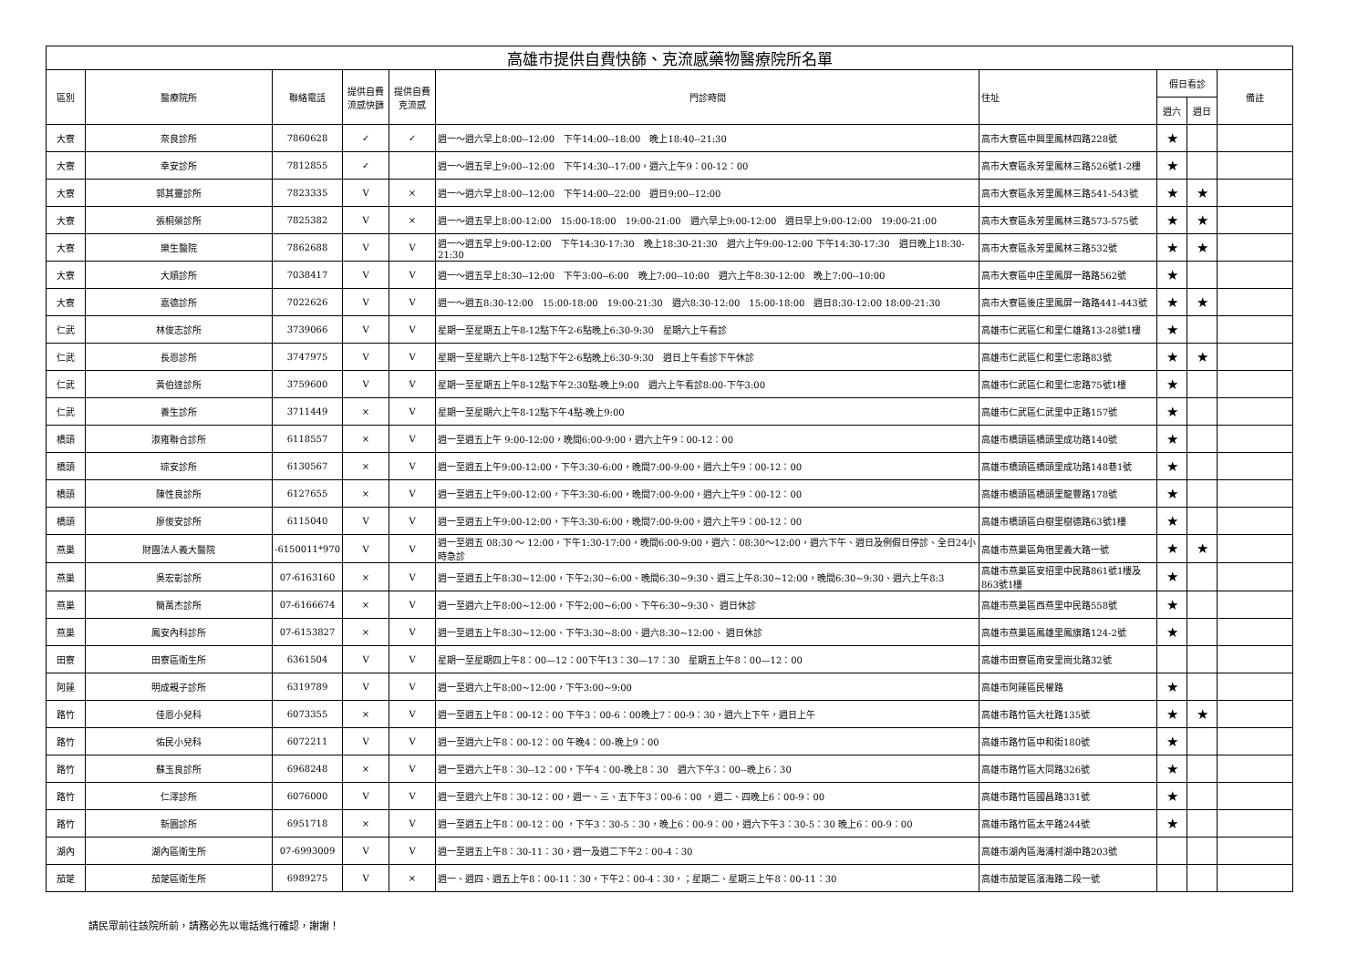| 高雄市提供自費快篩、克流感藥物醫療院所名單 | | | | | | | | | |
| --- | --- | --- | --- | --- | --- | --- | --- | --- | --- |
| 區別 | 醫療院所 | 聯絡電話 | 提供自費流感快篩 | 提供自費克流感 | 門診時間 | 住址 | 假日看診 | | 備註 |
| | | | | | | | 週六 | 週日 | |
| 大寮 | 奈良診所 | 7860628 | ✓ | ✓ | 週一～週六早上8:00--12:00 下午14:00--18:00 晚上18:40--21:30 | 高市大寮區中興里鳳林四路228號 | ★ | | |
| 大寮 | 幸安診所 | 7812855 | ✓ | | 週一～週五早上9:00--12:00 下午14:30--17:00，週六上午9：00-12：00 | 高市大寮區永芳里鳳林三路526號1-2樓 | ★ | | |
| 大寮 | 郭其靈診所 | 7823335 | V | × | 週一～週六早上8:00--12:00 下午14:00--22:00 週日9:00--12:00 | 高市大寮區永芳里鳳林三路541-543號 | ★ | ★ | |
| 大寮 | 張桐榮診所 | 7825382 | V | × | 週一～週五早上8:00-12:00 15:00-18:00 19:00-21:00 週六早上9:00-12:00 週日早上9:00-12:00 19:00-21:00 | 高市大寮區永芳里鳳林三路573-575號 | ★ | ★ | |
| 大寮 | 樂生醫院 | 7862688 | V | V | 週一～週五早上9:00-12:00 下午14:30-17:30 晚上18:30-21:30 週六上午9:00-12:00 下午14:30-17:30 週日晚上18:30-21:30 | 高市大寮區永芳里鳳林三路532號 | ★ | ★ | |
| 大寮 | 大順診所 | 7038417 | V | V | 週一～週五早上8:30--12:00 下午3:00--6:00 晚上7:00--10:00 週六上午8:30-12:00 晚上7:00--10:00 | 高市大寮區中庄里鳳屏一路路562號 | ★ | | |
| 大寮 | 嘉德診所 | 7022626 | V | V | 週一～週五8:30-12:00 15:00-18:00 19:00-21:30 週六8:30-12:00 15:00-18:00 週日8:30-12:00 18:00-21:30 | 高市大寮區後庄里鳳屏一路路441-443號 | ★ | ★ | |
| 仁武 | 林俊志診所 | 3739066 | V | V | 星期一至星期五上午8-12點下午2-6點晚上6:30-9:30 星期六上午看診 | 高雄市仁武區仁和里仁雄路13-28號1樓 | ★ | | |
| 仁武 | 長恩診所 | 3747975 | V | V | 星期一至星期六上午8-12點下午2-6點晚上6:30-9:30 週日上午看診下午休診 | 高雄市仁武區仁和里仁忠路83號 | ★ | ★ | |
| 仁武 | 黃伯達診所 | 3759600 | V | V | 星期一至星期五上午8-12點下午2:30點-晚上9:00 週六上午看診8:00-下午3:00 | 高雄市仁武區仁和里仁忠路75號1樓 | ★ | | |
| 仁武 | 養生診所 | 3711449 | × | V | 星期一至星期六上午8-12點下午4點-晚上9:00 | 高雄市仁武區仁武里中正路157號 | ★ | | |
| 橋頭 | 淑雍聯合診所 | 6118557 | × | V | 週一至週五上午 9:00-12:00，晚間6:00-9:00，週六上午9：00-12：00 | 高雄市橋頭區橋頭里成功路140號 | ★ | | |
| 橋頭 | 琮安診所 | 6130567 | × | V | 週一至週五上午9:00-12:00，下午3:30-6:00，晚間7:00-9:00，週六上午9：00-12：00 | 高雄市橋頭區橋頭里成功路148巷1號 | ★ | | |
| 橋頭 | 陳性良診所 | 6127655 | × | V | 週一至週五上午9:00-12:00，下午3:30-6:00，晚間7:00-9:00，週六上午9：00-12：00 | 高雄市橋頭區橋頭里龍豐路178號 | ★ | | |
| 橋頭 | 廖俊安診所 | 6115040 | V | V | 週一至週五上午9:00-12:00，下午3:30-6:00，晚間7:00-9:00，週六上午9：00-12：00 | 高雄市橋頭區白樹里樹德路63號1樓 | ★ | | |
| 燕巢 | 財團法人義大醫院 | -6150011*970 | V | V | 週一至週五 08:30 ～ 12:00，下午1:30-17:00，晚間6:00-9:00，週六：08:30～12:00，週六下午、週日及例假日停診、全日24小時急診 | 高雄市燕巢區角宿里義大路一號 | ★ | ★ | |
| 燕巢 | 吳宏彰診所 | 07-6163160 | × | V | 週一至週五上午8:30~12:00，下午2:30~6:00、晚間6:30~9:30、週三上午8:30~12:00，晚間6:30~9:30、週六上午8:3 | 高雄市燕巢區安招里中民路861號1樓及863號1樓 | ★ | | |
| 燕巢 | 簡萬杰診所 | 07-6166674 | × | V | 週一至週六上午8:00~12:00，下午2:00~6:00、下午6:30~9:30、 週日休診 | 高雄市燕巢區西燕里中民路558號 | ★ | | |
| 燕巢 | 鳳安內科診所 | 07-6153827 | × | V | 週一至週五上午8:30~12:00、下午3:30~8:00、週六8:30~12:00、 週日休診 | 高雄市燕巢區鳳雄里鳳旗路124-2號 | ★ | | |
| 田寮 | 田寮區衛生所 | 6361504 | V | V | 星期一至星期四上午8：00—12：00下午13：30—17：30 星期五上午8：00—12：00 | 高雄市田寮區南安里崗北路32號 | | | |
| 阿蓮 | 明成親子診所 | 6319789 | V | V | 週一至週六上午8:00~12:00，下午3:00~9:00 | 高雄市阿蓮區民權路 | ★ | | |
| 路竹 | 佳恩小兒科 | 6073355 | × | V | 週一至週五上午8：00-12：00 下午3：00-6：00晚上7：00-9：30，週六上下午，週日上午 | 高雄市路竹區大社路135號 | ★ | ★ | |
| 路竹 | 佑民小兒科 | 6072211 | V | V | 週一至週六上午8：00-12：00 午晚4：00-晚上9：00 | 高雄市路竹區中和街180號 | ★ | | |
| 路竹 | 蘇玉良診所 | 6968248 | × | V | 週一至週六上午8：30--12：00，下午4：00-晚上8：30 週六下午3：00--晚上6：30 | 高雄市路竹區大同路326號 | ★ | | |
| 路竹 | 仁澤診所 | 6076000 | V | V | 週一至週六上午8：30-12：00，週一、三、五下午3：00-6：00 ，週二、四晚上6：00-9：00 | 高雄市路竹區國昌路331號 | ★ | | |
| 路竹 | 新園診所 | 6951718 | × | V | 週一至週五上午8：00-12：00 ，下午3：30-5：30，晚上6：00-9：00，週六下午3：30-5：30 晚上6：00-9：00 | 高雄市路竹區太平路244號 | ★ | | |
| 湖內 | 湖內區衛生所 | 07-6993009 | V | V | 週一至週五上午8：30-11：30，週一及週二下午2：00-4：30 | 高雄市湖內區海浦村湖中路203號 | | | |
| 茄萣 | 茄萣區衛生所 | 6989275 | V | × | 週一、週四、週五上午8：00-11：30，下午2：00-4：30，；星期二、星期三上午8：00-11：30 | 高雄市茄萣區濱海路二段一號 | | | |
請民眾前往該院所前，請務必先以電話進行確認，謝謝！